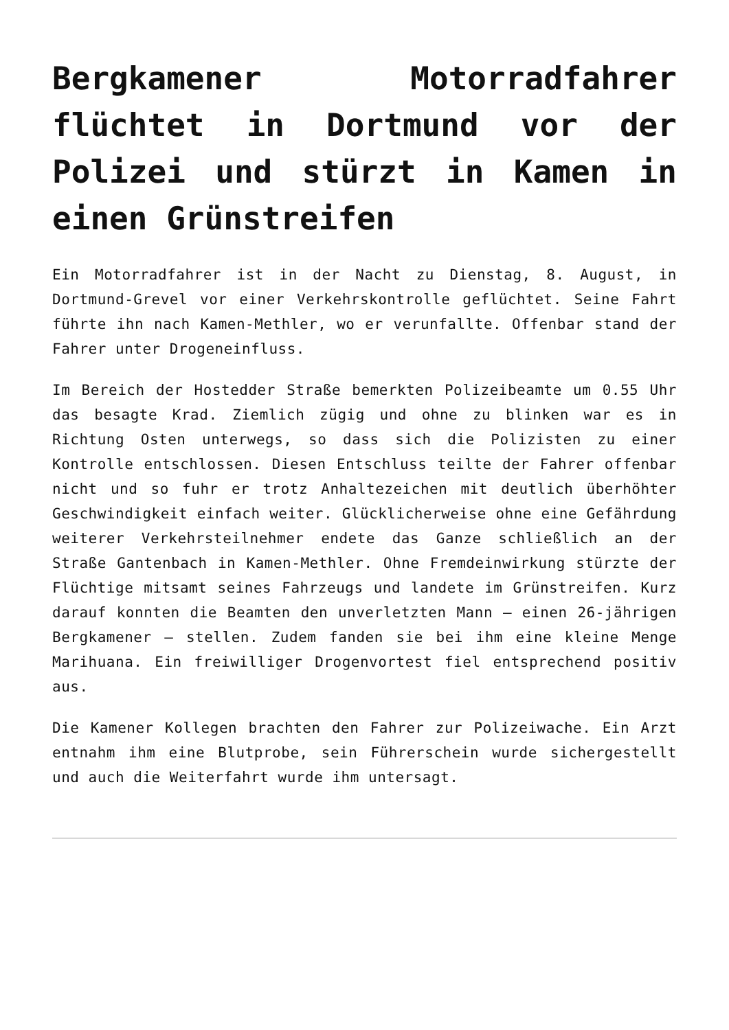Bergkamener Motorradfahrer flüchtet in Dortmund vor der Polizei und stürzt in Kamen in einen Grünstreifen
Ein Motorradfahrer ist in der Nacht zu Dienstag, 8. August, in Dortmund-Grevel vor einer Verkehrskontrolle geflüchtet. Seine Fahrt führte ihn nach Kamen-Methler, wo er verunfallte. Offenbar stand der Fahrer unter Drogeneinfluss.
Im Bereich der Hostedder Straße bemerkten Polizeibeamte um 0.55 Uhr das besagte Krad. Ziemlich zügig und ohne zu blinken war es in Richtung Osten unterwegs, so dass sich die Polizisten zu einer Kontrolle entschlossen. Diesen Entschluss teilte der Fahrer offenbar nicht und so fuhr er trotz Anhaltezeichen mit deutlich überhöhter Geschwindigkeit einfach weiter. Glücklicherweise ohne eine Gefährdung weiterer Verkehrsteilnehmer endete das Ganze schließlich an der Straße Gantenbach in Kamen-Methler. Ohne Fremdeinwirkung stürzte der Flüchtige mitsamt seines Fahrzeugs und landete im Grünstreifen. Kurz darauf konnten die Beamten den unverletzten Mann – einen 26-jährigen Bergkamener – stellen. Zudem fanden sie bei ihm eine kleine Menge Marihuana. Ein freiwilliger Drogenvortest fiel entsprechend positiv aus.
Die Kamener Kollegen brachten den Fahrer zur Polizeiwache. Ein Arzt entnahm ihm eine Blutprobe, sein Führerschein wurde sichergestellt und auch die Weiterfahrt wurde ihm untersagt.